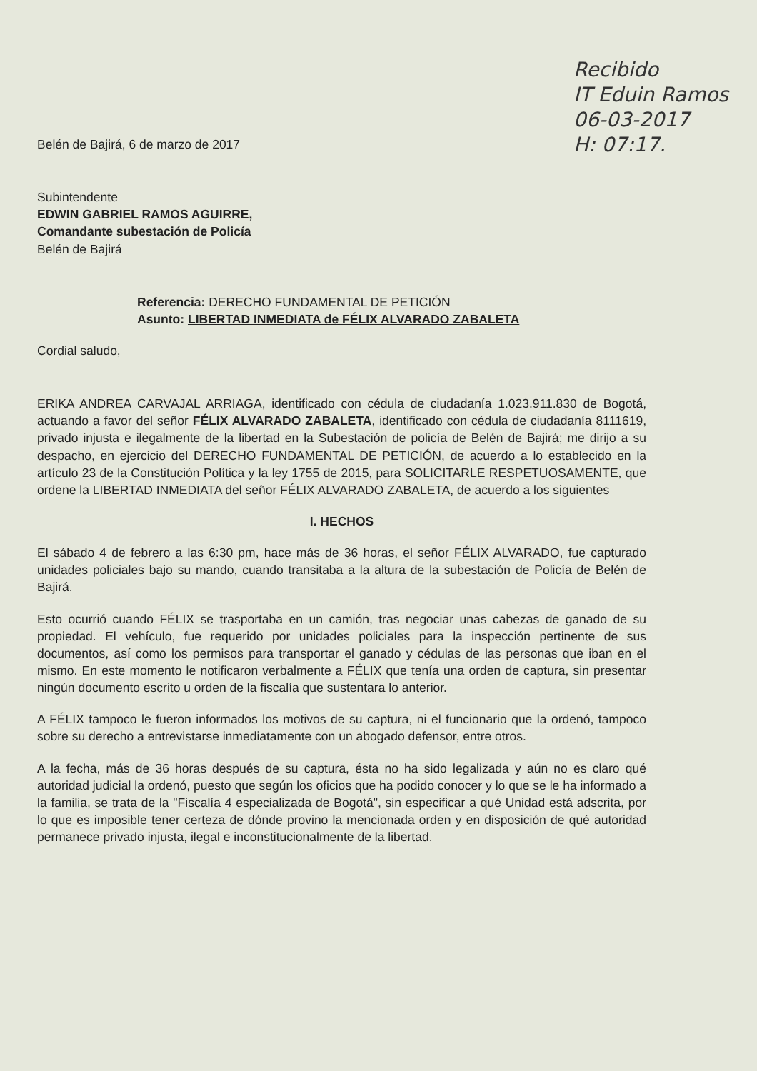Recibido
IT Eduin Ramos
06-03-2017
H: 07:17.
Belén de Bajirá, 6 de marzo de 2017
Subintendente
EDWIN GABRIEL RAMOS AGUIRRE,
Comandante subestación de Policía
Belén de Bajirá
Referencia: DERECHO FUNDAMENTAL DE PETICIÓN
Asunto: LIBERTAD INMEDIATA de FÉLIX ALVARADO ZABALETA
Cordial saludo,
ERIKA ANDREA CARVAJAL ARRIAGA, identificado con cédula de ciudadanía 1.023.911.830 de Bogotá, actuando a favor del señor FÉLIX ALVARADO ZABALETA, identificado con cédula de ciudadanía 8111619, privado injusta e ilegalmente de la libertad en la Subestación de policía de Belén de Bajirá; me dirijo a su despacho, en ejercicio del DERECHO FUNDAMENTAL DE PETICIÓN, de acuerdo a lo establecido en la artículo 23 de la Constitución Política y la ley 1755 de 2015, para SOLICITARLE RESPETUOSAMENTE, que ordene la LIBERTAD INMEDIATA del señor FÉLIX ALVARADO ZABALETA, de acuerdo a los siguientes
I. HECHOS
El sábado 4 de febrero a las 6:30 pm, hace más de 36 horas, el señor FÉLIX ALVARADO, fue capturado unidades policiales bajo su mando, cuando transitaba a la altura de la subestación de Policía de Belén de Bajirá.
Esto ocurrió cuando FÉLIX se trasportaba en un camión, tras negociar unas cabezas de ganado de su propiedad. El vehículo, fue requerido por unidades policiales para la inspección pertinente de sus documentos, así como los permisos para transportar el ganado y cédulas de las personas que iban en el mismo. En este momento le notificaron verbalmente a FÉLIX que tenía una orden de captura, sin presentar ningún documento escrito u orden de la fiscalía que sustentara lo anterior.
A FÉLIX tampoco le fueron informados los motivos de su captura, ni el funcionario que la ordenó, tampoco sobre su derecho a entrevistarse inmediatamente con un abogado defensor, entre otros.
A la fecha, más de 36 horas después de su captura, ésta no ha sido legalizada y aún no es claro qué autoridad judicial la ordenó, puesto que según los oficios que ha podido conocer y lo que se le ha informado a la familia, se trata de la "Fiscalía 4 especializada de Bogotá", sin especificar a qué Unidad está adscrita, por lo que es imposible tener certeza de dónde provino la mencionada orden y en disposición de qué autoridad permanece privado injusta, ilegal e inconstitucionalmente de la libertad.